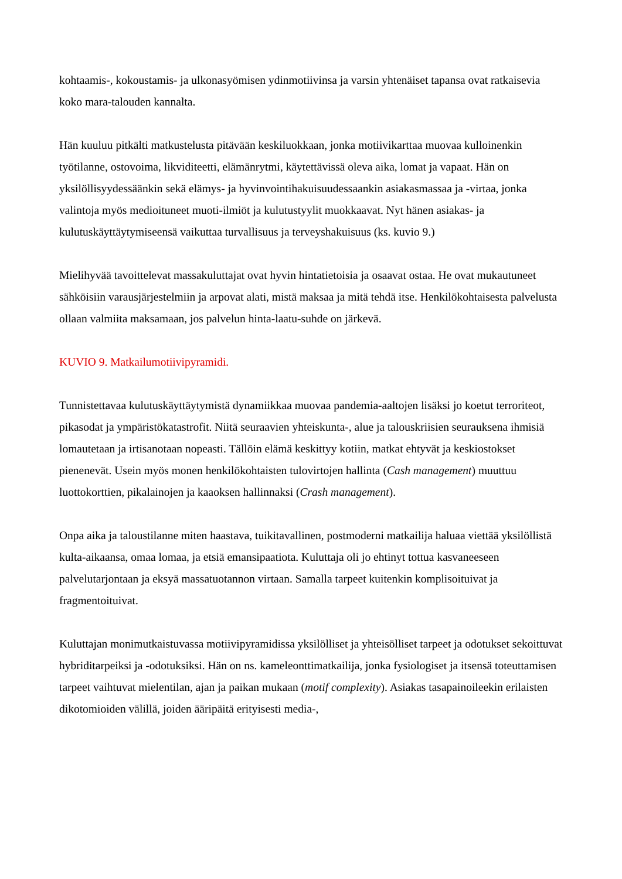kohtaamis-, kokoustamis- ja ulkonasyömisen ydinmotiivinsa ja varsin yhtenäiset tapansa ovat ratkaisevia koko mara-talouden kannalta.
Hän kuuluu pitkälti matkustelusta pitävään keskiluokkaan, jonka motiivikarttaa muovaa kulloinenkin työtilanne, ostovoima, likviditeetti, elämänrytmi, käytettävissä oleva aika, lomat ja vapaat. Hän on yksilöllisyydessäänkin sekä elämys- ja hyvinvointihakuisuudessaankin asiakasmassaa ja -virtaa, jonka valintoja myös medioituneet muoti-ilmiöt ja kulutustyylit muokkaavat. Nyt hänen asiakas- ja kulutuskäyttäytymiseensä vaikuttaa turvallisuus ja terveyshakuisuus (ks. kuvio 9.)
Mielihyvää tavoittelevat massakuluttajat ovat hyvin hintatietoisia ja osaavat ostaa. He ovat mukautuneet sähköisiin varausjärjestelmiin ja arpovat alati, mistä maksaa ja mitä tehdä itse. Henkilökohtaisesta palvelusta ollaan valmiita maksamaan, jos palvelun hinta-laatu-suhde on järkevä.
KUVIO 9. Matkailumotiivipyramidi.
Tunnistettavaa kulutuskäyttäytymistä dynamiikkaa muovaa pandemia-aaltojen lisäksi jo koetut terroriteot, pikasodat ja ympäristökatastrofit. Niitä seuraavien yhteiskunta-, alue ja talouskriisien seurauksena ihmisiä lomautetaan ja irtisanotaan nopeasti. Tällöin elämä keskittyy kotiin, matkat ehtyvät ja keskiostokset pienenevät. Usein myös monen henkilökohtaisten tulovirtojen hallinta (Cash management) muuttuu luottokorttien, pikalainojen ja kaaoksen hallinnaksi (Crash management).
Onpa aika ja taloustilanne miten haastava, tuikitavallinen, postmoderni matkailija haluaa viettää yksilöllistä kulta-aikaansa, omaa lomaa, ja etsiä emansipaatiota. Kuluttaja oli jo ehtinyt tottua kasvaneeseen palvelutarjontaan ja eksyä massatuotannon virtaan. Samalla tarpeet kuitenkin komplisoituivat ja fragmentoituivat.
Kuluttajan monimutkaistuvassa motiivipyramidissa yksilölliset ja yhteisölliset tarpeet ja odotukset sekoittuvat hybriditarpeiksi ja -odotuksiksi. Hän on ns. kameleonttimatkailija, jonka fysiologiset ja itsensä toteuttamisen tarpeet vaihtuvat mielentilan, ajan ja paikan mukaan (motif complexity). Asiakas tasapainoileekin erilaisten dikotomioiden välillä, joiden ääripäitä erityisesti media-,